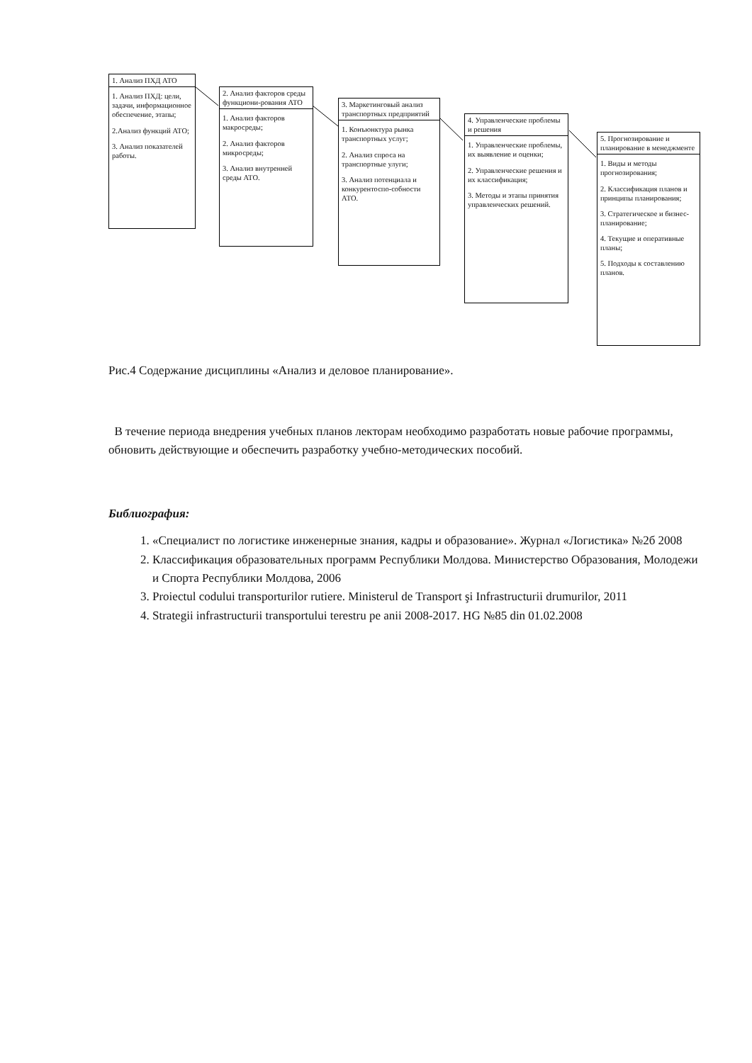1. Анализ ПХД АТО
1. Анализ ПХД: цели, задачи, информационное обеспечение, этапы;
2.Анализ функций АТО;
3. Анализ показателей работы.
2. Анализ факторов среды функциони-рования АТО
1. Анализ факторов макросреды;
2. Анализ факторов микросреды;
3. Анализ внутренней среды АТО.
3. Маркетинговый анализ транспортных предприятий
1. Конъюнктура рынка транспортных услуг;
2. Анализ спроса на транспортные улуги;
3. Анализ потенциала и конкурентоспо-собности АТО.
4. Управленческие проблемы и решения
1. Управленческие проблемы, их выявление и оценки;
2. Управленческие решения и их классификация;
3. Методы и этапы принятия управленческих решений.
5. Прогнозирование и планирование в менеджменте
1. Виды и методы прогнозирования;
2. Классификация планов и принципы планирования;
3. Стратегическое и бизнес-планирование;
4. Текущие и оперативные планы;
5. Подходы к составлению планов.
Рис.4 Содержание дисциплины «Анализ и деловое планирование».
В течение периода внедрения учебных планов лекторам необходимо разработать новые рабочие программы, обновить действующие и обеспечить разработку учебно-методических пособий.
Библиография:
1. «Специалист по логистике инженерные знания, кадры и образование». Журнал «Логистика» №2б 2008
2. Классификация образовательных программ Республики Молдова. Министерство Образования, Молодежи и Спорта Республики Молдова, 2006
3. Proiectul codului transporturilor rutiere. Ministerul de Transport şi Infrastructurii drumurilor, 2011
4. Strategii infrastructurii transportului terestru pe anii 2008-2017. HG №85 din 01.02.2008